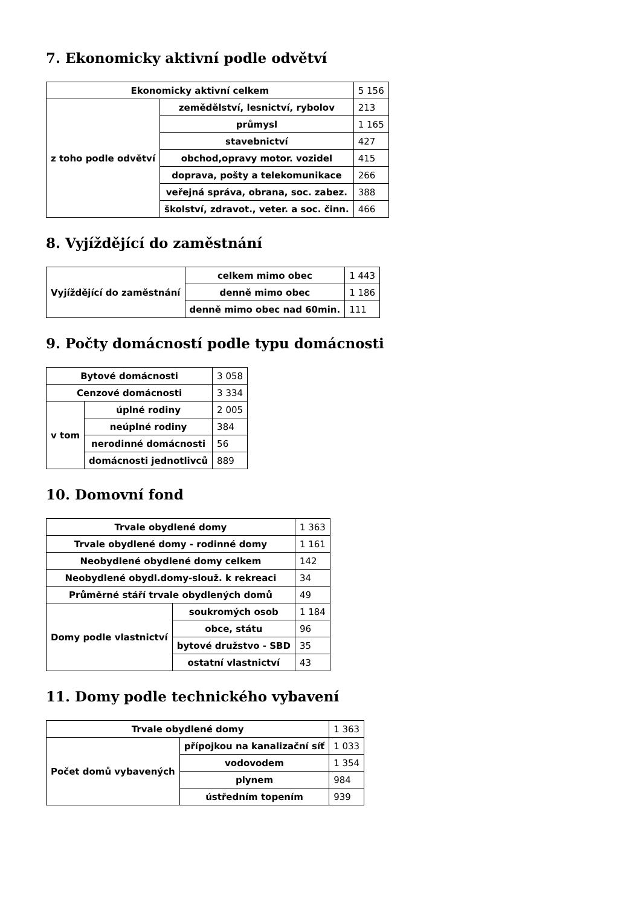7. Ekonomicky aktivní podle odvětví
| Ekonomicky aktivní celkem | | 5 156 |
| z toho podle odvětví | zemědělství, lesnictví, rybolov | 213 |
| | průmysl | 1 165 |
| | stavebnictví | 427 |
| | obchod,opravy motor. vozidel | 415 |
| | doprava, pošty a telekomunikace | 266 |
| | veřejná správa, obrana, soc. zabez. | 388 |
| | školství, zdravot., veter. a soc. činn. | 466 |
8. Vyjíždějící do zaměstnání
| Vyjíždějící do zaměstnání | celkem mimo obec | 1 443 |
| | denně mimo obec | 1 186 |
| | denně mimo obec nad 60min. | 111 |
9. Počty domácností podle typu domácnosti
| Bytové domácnosti | | 3 058 |
| Cenzové domácnosti | | 3 334 |
| v tom | úplné rodiny | 2 005 |
| | neúplné rodiny | 384 |
| | nerodinné domácnosti | 56 |
| | domácnosti jednotlivců | 889 |
10. Domovní fond
| Trvale obydlené domy | | 1 363 |
| Trvale obydlené domy - rodinné domy | | 1 161 |
| Neobydlené obydlené domy celkem | | 142 |
| Neobydlené obydl.domy-slouž. k rekreaci | | 34 |
| Průměrné stáří trvale obydlených domů | | 49 |
| Domy podle vlastnictví | soukromých osob | 1 184 |
| | obce, státu | 96 |
| | bytové družstvo - SBD | 35 |
| | ostatní vlastnictví | 43 |
11. Domy podle technického vybavení
| Trvale obydlené domy | | 1 363 |
| Počet domů vybavených | přípojkou na kanalizační síť | 1 033 |
| | vodovodem | 1 354 |
| | plynem | 984 |
| | ústředním topením | 939 |